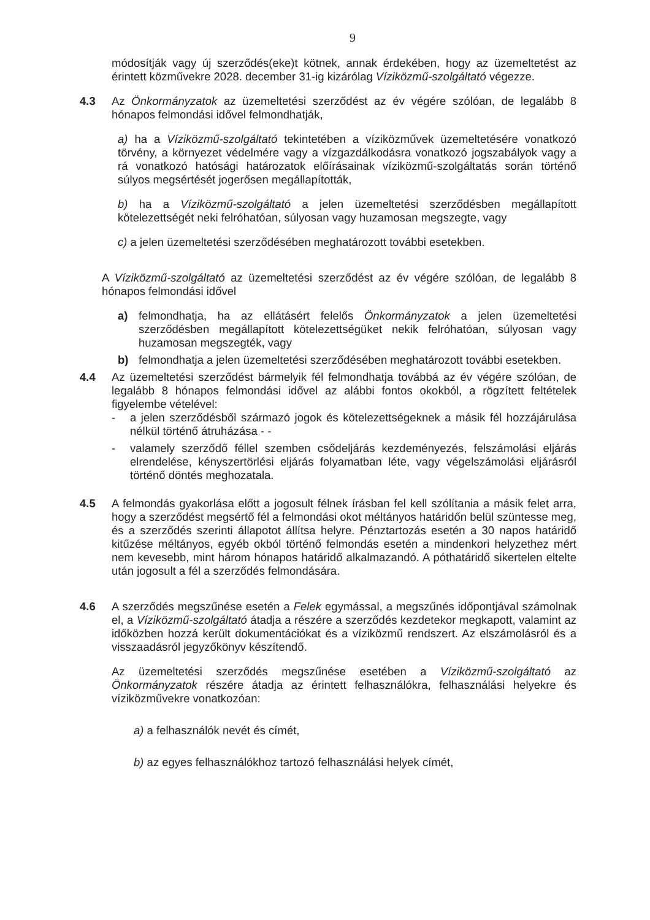9
módosítják vagy új szerződés(eke)t kötnek, annak érdekében, hogy az üzemeltetést az érintett közművekre 2028. december 31-ig kizárólag Víziközmű-szolgáltató végezze.
4.3 Az Önkormányzatok az üzemeltetési szerződést az év végére szólóan, de legalább 8 hónapos felmondási idővel felmondhatják,
a) ha a Víziközmű-szolgáltató tekintetében a víziközművek üzemeltetésére vonatkozó törvény, a környezet védelmére vagy a vízgazdálkodásra vonatkozó jogszabályok vagy a rá vonatkozó hatósági határozatok előírásainak víziközmű-szolgáltatás során történő súlyos megsértését jogerősen megállapították,
b) ha a Víziközmű-szolgáltató a jelen üzemeltetési szerződésben megállapított kötelezettségét neki felróhatóan, súlyosan vagy huzamosan megszegte, vagy
c) a jelen üzemeltetési szerződésében meghatározott további esetekben.
A Víziközmű-szolgáltató az üzemeltetési szerződést az év végére szólóan, de legalább 8 hónapos felmondási idővel
a) felmondhatja, ha az ellátásért felelős Önkormányzatok a jelen üzemeltetési szerződésben megállapított kötelezettségüket nekik felróhatóan, súlyosan vagy huzamosan megszegték, vagy
b) felmondhatja a jelen üzemeltetési szerződésében meghatározott további esetekben.
4.4 Az üzemeltetési szerződést bármelyik fél felmondhatja továbbá az év végére szólóan, de legalább 8 hónapos felmondási idővel az alábbi fontos okokból, a rögzített feltételek figyelembe vételével:
- a jelen szerződésből származó jogok és kötelezettségeknek a másik fél hozzájárulása nélkül történő átruházása - -
- valamely szerződő féllel szemben csődeljárás kezdeményezés, felszámolási eljárás elrendelése, kényszertörlési eljárás folyamatban léte, vagy végelszámolási eljárásról történő döntés meghozatala.
4.5 A felmondás gyakorlása előtt a jogosult félnek írásban fel kell szólítania a másik felet arra, hogy a szerződést megsértő fél a felmondási okot méltányos határidőn belül szüntesse meg, és a szerződés szerinti állapotot állítsa helyre. Pénztartozás esetén a 30 napos határidő kitűzése méltányos, egyéb okból történő felmondás esetén a mindenkori helyzethez mért nem kevesebb, mint három hónapos határidő alkalmazandó. A póthatáridő sikertelen eltelte után jogosult a fél a szerződés felmondására.
4.6 A szerződés megszűnése esetén a Felek egymással, a megszűnés időpontjával számolnak el, a Víziközmű-szolgáltató átadja a részére a szerződés kezdetekor megkapott, valamint az időközben hozzá került dokumentációkat és a víziközmű rendszert. Az elszámolásról és a visszaadásról jegyzőkönyv készítendő.
Az üzemeltetési szerződés megszűnése esetében a Víziközmű-szolgáltató az Önkormányzatok részére átadja az érintett felhasználókra, felhasználási helyekre és víziközművekre vonatkozóan:
a) a felhasználók nevét és címét,
b) az egyes felhasználókhoz tartozó felhasználási helyek címét,